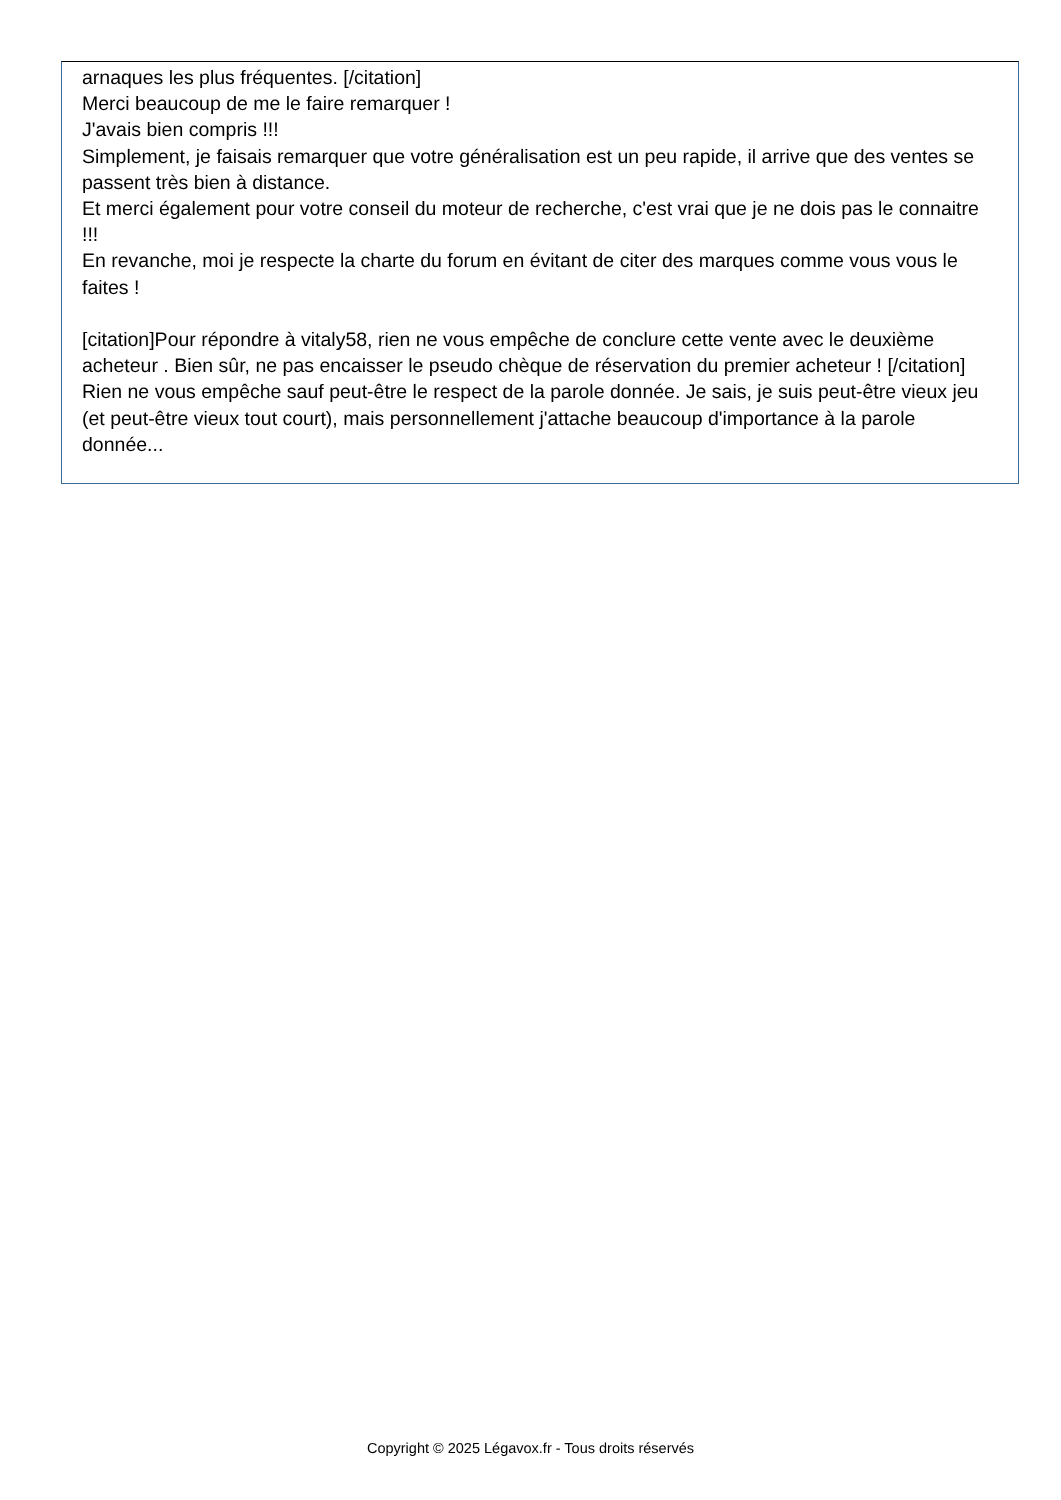arnaques les plus fréquentes. [/citation]
Merci beaucoup de me le faire remarquer !
J'avais bien compris !!!
Simplement, je faisais remarquer que votre généralisation est un peu rapide, il arrive que des ventes se passent très bien à distance.
Et merci également pour votre conseil du moteur de recherche, c'est vrai que je ne dois pas le connaitre !!!
En revanche, moi je respecte la charte du forum en évitant de citer des marques comme vous vous le faites !
[citation]Pour répondre à vitaly58, rien ne vous empêche de conclure cette vente avec le deuxième acheteur . Bien sûr, ne pas encaisser le pseudo chèque de réservation du premier acheteur ! [/citation]
Rien ne vous empêche sauf peut-être le respect de la parole donnée. Je sais, je suis peut-être vieux jeu (et peut-être vieux tout court), mais personnellement j'attache beaucoup d'importance à la parole donnée...
Copyright © 2025 Légavox.fr - Tous droits réservés